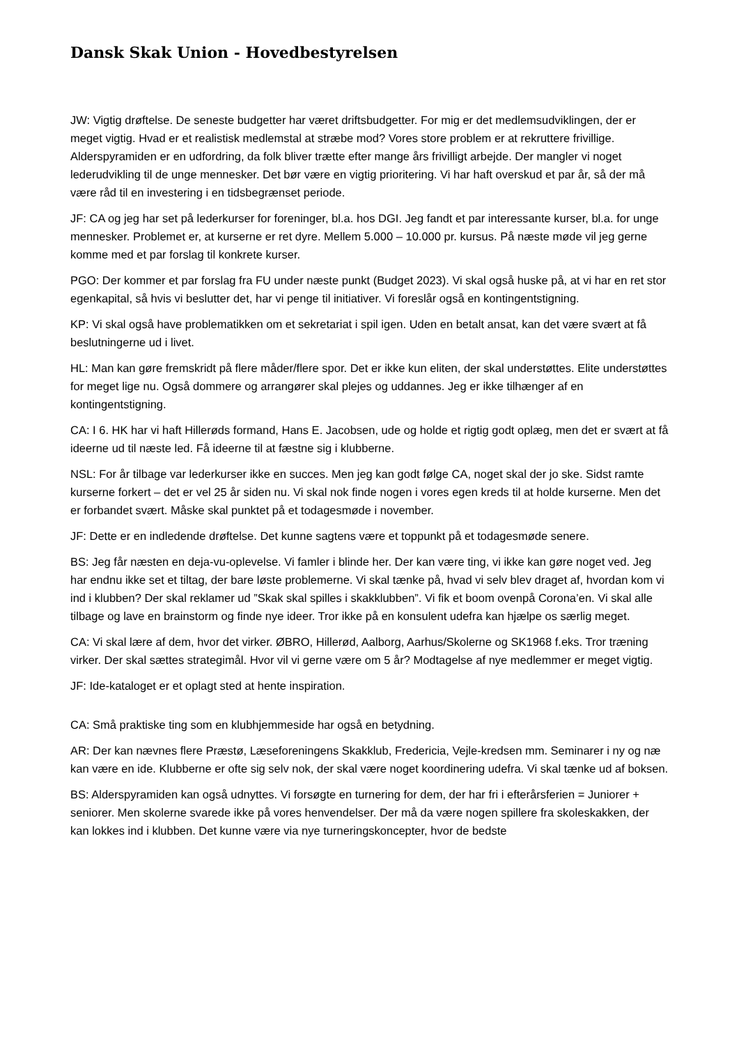Dansk Skak Union - Hovedbestyrelsen
JW: Vigtig drøftelse. De seneste budgetter har været driftsbudgetter. For mig er det medlemsudviklingen, der er meget vigtig. Hvad er et realistisk medlemstal at stræbe mod? Vores store problem er at rekruttere frivillige. Alderspyramiden er en udfordring, da folk bliver trætte efter mange års frivilligt arbejde. Der mangler vi noget lederudvikling til de unge mennesker. Det bør være en vigtig prioritering. Vi har haft overskud et par år, så der må være råd til en investering i en tidsbegrænset periode.
JF: CA og jeg har set på lederkurser for foreninger, bl.a. hos DGI. Jeg fandt et par interessante kurser, bl.a. for unge mennesker. Problemet er, at kurserne er ret dyre. Mellem 5.000 – 10.000 pr. kursus. På næste møde vil jeg gerne komme med et par forslag til konkrete kurser.
PGO: Der kommer et par forslag fra FU under næste punkt (Budget 2023). Vi skal også huske på, at vi har en ret stor egenkapital, så hvis vi beslutter det, har vi penge til initiativer. Vi foreslår også en kontingentstigning.
KP: Vi skal også have problematikken om et sekretariat i spil igen. Uden en betalt ansat, kan det være svært at få beslutningerne ud i livet.
HL: Man kan gøre fremskridt på flere måder/flere spor. Det er ikke kun eliten, der skal understøttes. Elite understøttes for meget lige nu. Også dommere og arrangører skal plejes og uddannes. Jeg er ikke tilhænger af en kontingentstigning.
CA: I 6. HK har vi haft Hillerøds formand, Hans E. Jacobsen, ude og holde et rigtig godt oplæg, men det er svært at få ideerne ud til næste led. Få ideerne til at fæstne sig i klubberne.
NSL: For år tilbage var lederkurser ikke en succes. Men jeg kan godt følge CA, noget skal der jo ske. Sidst ramte kurserne forkert – det er vel 25 år siden nu. Vi skal nok finde nogen i vores egen kreds til at holde kurserne. Men det er forbandet svært. Måske skal punktet på et todagesmøde i november.
JF: Dette er en indledende drøftelse. Det kunne sagtens være et toppunkt på et todagesmøde senere.
BS: Jeg får næsten en deja-vu-oplevelse. Vi famler i blinde her. Der kan være ting, vi ikke kan gøre noget ved. Jeg har endnu ikke set et tiltag, der bare løste problemerne. Vi skal tænke på, hvad vi selv blev draget af, hvordan kom vi ind i klubben? Der skal reklamer ud ”Skak skal spilles i skakklubben”. Vi fik et boom ovenpå Corona’en. Vi skal alle tilbage og lave en brainstorm og finde nye ideer. Tror ikke på en konsulent udefra kan hjælpe os særlig meget.
CA: Vi skal lære af dem, hvor det virker. ØBRO, Hillerød, Aalborg, Aarhus/Skolerne og SK1968 f.eks. Tror træning virker. Der skal sættes strategimål. Hvor vil vi gerne være om 5 år? Modtagelse af nye medlemmer er meget vigtig.
JF: Ide-kataloget er et oplagt sted at hente inspiration.
CA: Små praktiske ting som en klubhjemmeside har også en betydning.
AR: Der kan nævnes flere Præstø, Læseforeningens Skakklub, Fredericia, Vejle-kredsen mm. Seminarer i ny og næ kan være en ide. Klubberne er ofte sig selv nok, der skal være noget koordinering udefra. Vi skal tænke ud af boksen.
BS: Alderspyramiden kan også udnyttes. Vi forsøgte en turnering for dem, der har fri i efterårsferien = Juniorer + seniorer. Men skolerne svarede ikke på vores henvendelser. Der må da være nogen spillere fra skoleskakken, der kan lokkes ind i klubben. Det kunne være via nye turneringskoncepter, hvor de bedste